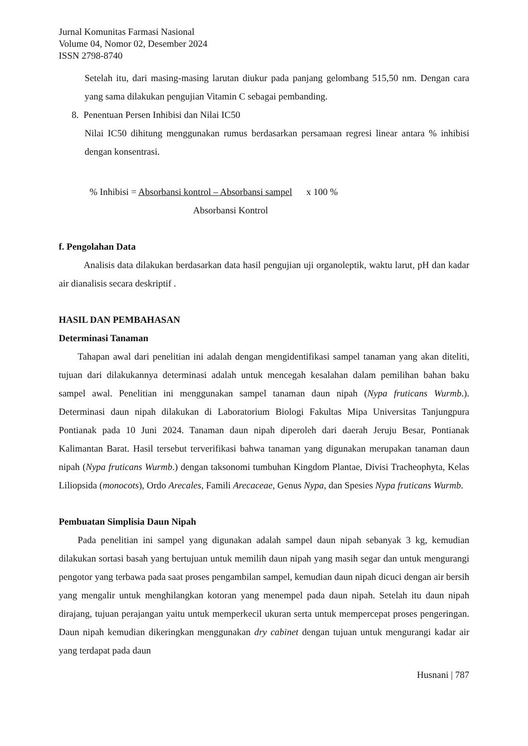Jurnal Komunitas Farmasi Nasional
Volume 04, Nomor 02, Desember 2024
ISSN 2798-8740
Setelah itu, dari masing-masing larutan diukur pada panjang gelombang 515,50 nm. Dengan cara yang sama dilakukan pengujian Vitamin C sebagai pembanding.
8. Penentuan Persen Inhibisi dan Nilai IC50
Nilai IC50 dihitung menggunakan rumus berdasarkan persamaan regresi linear antara % inhibisi dengan konsentrasi.
% Inhibisi = Absorbansi kontrol – Absorbansi sampel x 100 %
Absorbansi Kontrol
f. Pengolahan Data
Analisis data dilakukan berdasarkan data hasil pengujian uji organoleptik, waktu larut, pH dan kadar air dianalisis secara deskriptif .
HASIL DAN PEMBAHASAN
Determinasi Tanaman
Tahapan awal dari penelitian ini adalah dengan mengidentifikasi sampel tanaman yang akan diteliti, tujuan dari dilakukannya determinasi adalah untuk mencegah kesalahan dalam pemilihan bahan baku sampel awal. Penelitian ini menggunakan sampel tanaman daun nipah (Nypa fruticans Wurmb.). Determinasi daun nipah dilakukan di Laboratorium Biologi Fakultas Mipa Universitas Tanjungpura Pontianak pada 10 Juni 2024. Tanaman daun nipah diperoleh dari daerah Jeruju Besar, Pontianak Kalimantan Barat. Hasil tersebut terverifikasi bahwa tanaman yang digunakan merupakan tanaman daun nipah (Nypa fruticans Wurmb.) dengan taksonomi tumbuhan Kingdom Plantae, Divisi Tracheophyta, Kelas Liliopsida (monocots), Ordo Arecales, Famili Arecaceae, Genus Nypa, dan Spesies Nypa fruticans Wurmb.
Pembuatan Simplisia Daun Nipah
Pada penelitian ini sampel yang digunakan adalah sampel daun nipah sebanyak 3 kg, kemudian dilakukan sortasi basah yang bertujuan untuk memilih daun nipah yang masih segar dan untuk mengurangi pengotor yang terbawa pada saat proses pengambilan sampel, kemudian daun nipah dicuci dengan air bersih yang mengalir untuk menghilangkan kotoran yang menempel pada daun nipah. Setelah itu daun nipah dirajang, tujuan perajangan yaitu untuk memperkecil ukuran serta untuk mempercepat proses pengeringan. Daun nipah kemudian dikeringkan menggunakan dry cabinet dengan tujuan untuk mengurangi kadar air yang terdapat pada daun
Husnani | 787